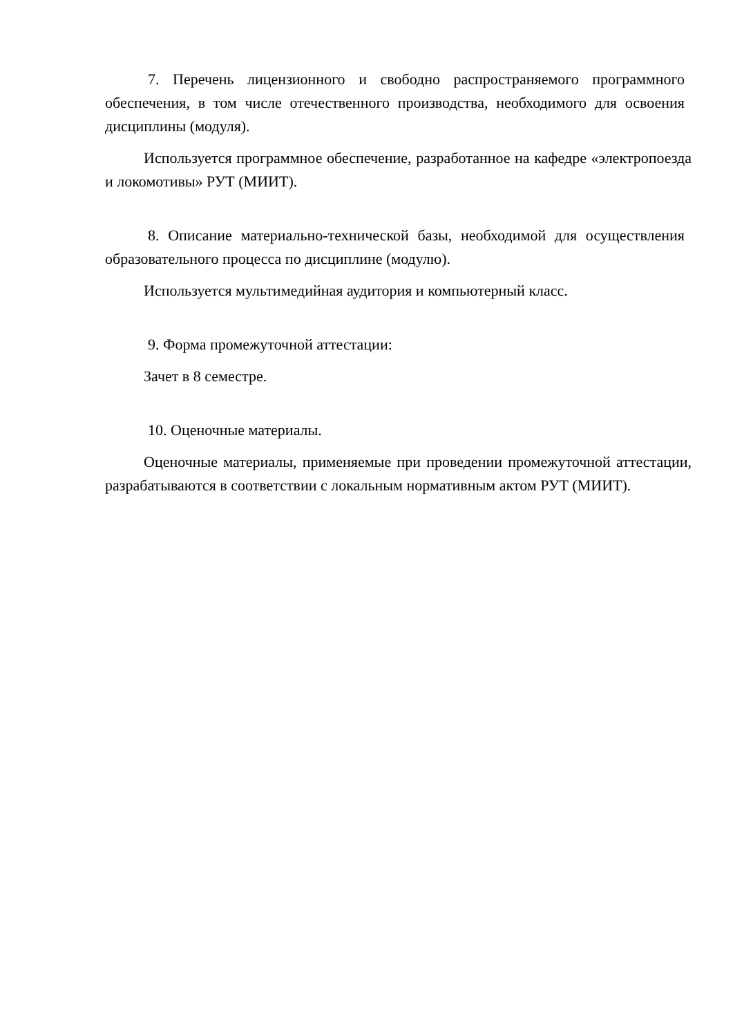7. Перечень лицензионного и свободно распространяемого программного обеспечения, в том числе отечественного производства, необходимого для освоения дисциплины (модуля).
Используется программное обеспечение, разработанное на кафедре «электропоезда и локомотивы» РУТ (МИИТ).
8. Описание материально-технической базы, необходимой для осуществления образовательного процесса по дисциплине (модулю).
Используется мультимедийная аудитория и компьютерный класс.
9. Форма промежуточной аттестации:
Зачет в 8 семестре.
10. Оценочные материалы.
Оценочные материалы, применяемые при проведении промежуточной аттестации, разрабатываются в соответствии с локальным нормативным актом РУТ (МИИТ).